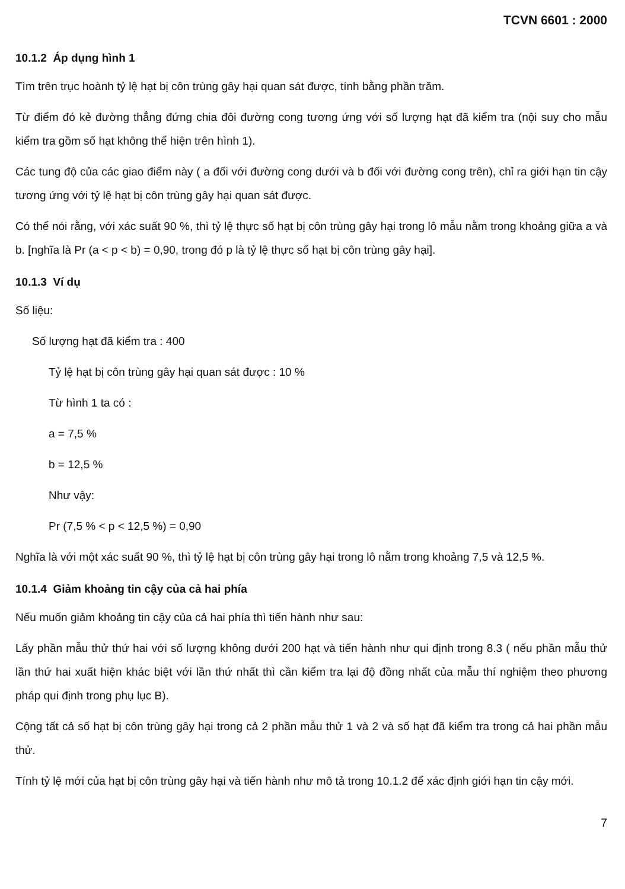TCVN 6601 : 2000
10.1.2 Áp dụng hình 1
Tìm trên trục hoành tỷ lệ hạt bị côn trùng gây hại quan sát được, tính bằng phần trăm.
Từ điểm đó kẻ đường thẳng đứng chia đôi đường cong tương ứng với số lượng hạt đã kiểm tra (nội suy cho mẫu kiểm tra gồm số hạt không thể hiện trên hình 1).
Các tung độ của các giao điểm này ( a đối với đường cong dưới và b đối với đường cong trên), chỉ ra giới hạn tin cậy tương ứng với tỷ lệ hạt bị côn trùng gây hại quan sát được.
Có thể nói rằng, với xác suất 90 %, thì tỷ lệ thực số hạt bị côn trùng gây hại trong lô mẫu nằm trong khoảng giữa a và b. [nghĩa là Pr (a < p < b) = 0,90, trong đó p là tỷ lệ thực số hạt bị côn trùng gây hại].
10.1.3 Ví dụ
Số liệu:
Số lượng hạt đã kiểm tra : 400
Tỷ lệ hạt bị côn trùng gây hại quan sát được : 10 %
Từ hình 1 ta có :
a = 7,5 %
b = 12,5 %
Như vậy:
Pr (7,5 % < p < 12,5 %) = 0,90
Nghĩa là với một xác suất 90 %, thì tỷ lệ hạt bị côn trùng gây hại trong lô nằm trong khoảng 7,5 và 12,5 %.
10.1.4 Giảm khoảng tin cậy của cả hai phía
Nếu muốn giảm khoảng tin cậy của cả hai phía thì tiến hành như sau:
Lấy phần mẫu thử thứ hai với số lượng không dưới 200 hạt và tiến hành như qui định trong 8.3 ( nếu phần mẫu thử lần thứ hai xuất hiện khác biệt với lần thứ nhất thì cần kiểm tra lại độ đồng nhất của mẫu thí nghiệm theo phương pháp qui định trong phụ lục B).
Cộng tất cả số hạt bị côn trùng gây hại trong cả 2 phần mẫu thử 1 và 2 và số hạt đã kiểm tra trong cả hai phần mẫu thử.
Tính tỷ lệ mới của hạt bị côn trùng gây hại và tiến hành như mô tả trong 10.1.2 để xác định giới hạn tin cậy mới.
7